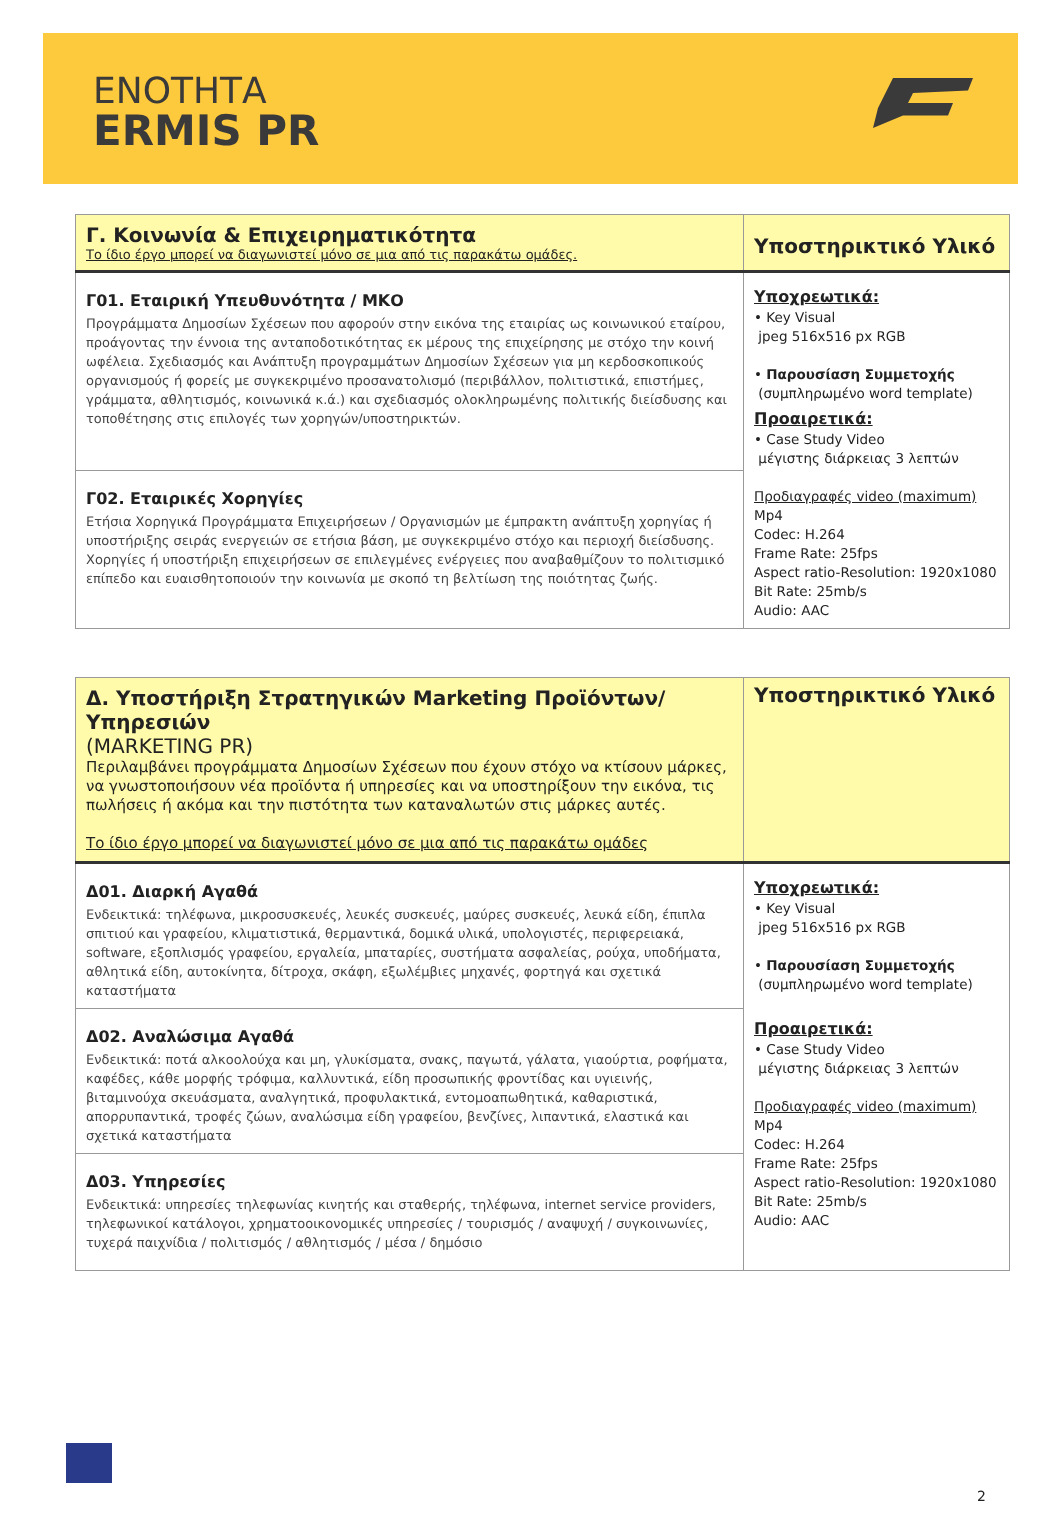ΕΝΟΤΗΤΑ
ERMIS PR
| Γ. Κοινωνία & Επιχειρηματικότητα Το ίδιο έργο μπορεί να διαγωνιστεί μόνο σε μια από τις παρακάτω ομάδες. | Υποστηρικτικό Υλικό |
| Γ01. Εταιρική Υπευθυνότητα / ΜΚΟ Προγράμματα Δημοσίων Σχέσεων που αφορούν στην εικόνα της εταιρίας ως κοινωνικού εταίρου, προάγοντας την έννοια της ανταποδοτικότητας εκ μέρους της επιχείρησης με στόχο την κοινή ωφέλεια. Σχεδιασμός και Ανάπτυξη προγραμμάτων Δημοσίων Σχέσεων για μη κερδοσκοπικούς οργανισμούς ή φορείς με συγκεκριμένο προσανατολισμό (περιβάλλον, πολιτιστικά, επιστήμες, γράμματα, αθλητισμός, κοινωνικά κ.ά.) και σχεδιασμός ολοκληρωμένης πολιτικής διείσδυσης και τοποθέτησης στις επιλογές των χορηγών/υποστηρικτών. | Υποχρεωτικά: • Key Visual jpeg 516x516 px RGB • Παρουσίαση Συμμετοχής (συμπληρωμένο word template) Προαιρετικά: • Case Study Video μέγιστης διάρκειας 3 λεπτών Προδιαγραφές video (maximum) Mp4 Codec: H.264 Frame Rate: 25fps Aspect ratio-Resolution: 1920x1080 Bit Rate: 25mb/s Audio: AAC |
| Γ02. Εταιρικές Χορηγίες Ετήσια Χορηγικά Προγράμματα Επιχειρήσεων / Οργανισμών με έμπρακτη ανάπτυξη χορηγίας ή υποστήριξης σειράς ενεργειών σε ετήσια βάση, με συγκεκριμένο στόχο και περιοχή διείσδυσης. Χορηγίες ή υποστήριξη επιχειρήσεων σε επιλεγμένες ενέργειες που αναβαθμίζουν το πολιτισμικό επίπεδο και ευαισθητοποιούν την κοινωνία με σκοπό τη βελτίωση της ποιότητας ζωής. | |
| Δ. Υποστήριξη Στρατηγικών Marketing Προϊόντων/Υπηρεσιών (MARKETING PR) Περιλαμβάνει προγράμματα Δημοσίων Σχέσεων που έχουν στόχο να κτίσουν μάρκες, να γνωστοποιήσουν νέα προϊόντα ή υπηρεσίες και να υποστηρίξουν την εικόνα, τις πωλήσεις ή ακόμα και την πιστότητα των καταναλωτών στις μάρκες αυτές. Το ίδιο έργο μπορεί να διαγωνιστεί μόνο σε μια από τις παρακάτω ομάδες | Υποστηρικτικό Υλικό |
| Δ01. Διαρκή Αγαθά Ενδεικτικά: τηλέφωνα, μικροσυσκευές, λευκές συσκευές, μαύρες συσκευές, λευκά είδη, έπιπλα σπιτιού και γραφείου, κλιματιστικά, θερμαντικά, δομικά υλικά, υπολογιστές, περιφερειακά, software, εξοπλισμός γραφείου, εργαλεία, μπαταρίες, συστήματα ασφαλείας, ρούχα, υποδήματα, αθλητικά είδη, αυτοκίνητα, δίτροχα, σκάφη, εξωλέμβιες μηχανές, φορτηγά και σχετικά καταστήματα | Υποχρεωτικά: • Key Visual jpeg 516x516 px RGB • Παρουσίαση Συμμετοχής (συμπληρωμένο word template) Προαιρετικά: • Case Study Video μέγιστης διάρκειας 3 λεπτών Προδιαγραφές video (maximum) Mp4 Codec: H.264 Frame Rate: 25fps Aspect ratio-Resolution: 1920x1080 Bit Rate: 25mb/s Audio: AAC |
| Δ02. Αναλώσιμα Αγαθά Ενδεικτικά: ποτά αλκοολούχα και μη, γλυκίσματα, σνακς, παγωτά, γάλατα, γιαούρτια, ροφήματα, καφέδες, κάθε μορφής τρόφιμα, καλλυντικά, είδη προσωπικής φροντίδας και υγιεινής, βιταμινούχα σκευάσματα, αναλγητικά, προφυλακτικά, εντομοαπωθητικά, καθαριστικά, απορρυπαντικά, τροφές ζώων, αναλώσιμα είδη γραφείου, βενζίνες, λιπαντικά, ελαστικά και σχετικά καταστήματα | |
| Δ03. Υπηρεσίες Ενδεικτικά: υπηρεσίες τηλεφωνίας κινητής και σταθερής, τηλέφωνα, internet service providers, τηλεφωνικοί κατάλογοι, χρηματοοικονομικές υπηρεσίες / τουρισμός / αναψυχή / συγκοινωνίες, τυχερά παιχνίδια / πολιτισμός / αθλητισμός / μέσα / δημόσιο | |
2